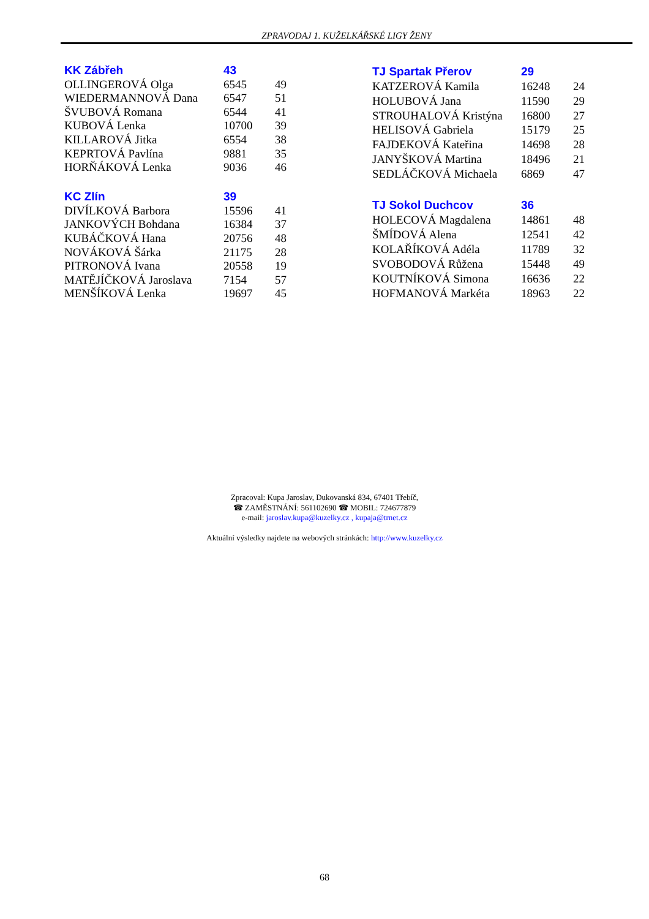ZPRAVODAJ 1. KUŽELKÁŘSKÉ LIGY ŽENY
| KK Zábřeh | 43 | |
| --- | --- | --- |
| OLLINGEROVÁ Olga | 6545 | 49 |
| WIEDERMANNOVÁ Dana | 6547 | 51 |
| ŠVUBOVÁ Romana | 6544 | 41 |
| KUBOVÁ Lenka | 10700 | 39 |
| KILLAROVÁ Jitka | 6554 | 38 |
| KEPRTOVÁ Pavlína | 9881 | 35 |
| HORŇÁKOVÁ Lenka | 9036 | 46 |
| KC Zlín | 39 | |
| DIVÍLKOVÁ Barbora | 15596 | 41 |
| JANKOVÝCH Bohdana | 16384 | 37 |
| KUBÁČKOVÁ Hana | 20756 | 48 |
| NOVÁKOVÁ Šárka | 21175 | 28 |
| PITRONOVÁ Ivana | 20558 | 19 |
| MATĚJÍČKOVÁ Jaroslava | 7154 | 57 |
| MENŠÍKOVÁ Lenka | 19697 | 45 |
| TJ Spartak Přerov | 29 | |
| --- | --- | --- |
| KATZEROVÁ Kamila | 16248 | 24 |
| HOLUBOVÁ Jana | 11590 | 29 |
| STROUHALOVÁ Kristýna | 16800 | 27 |
| HELISOVÁ Gabriela | 15179 | 25 |
| FAJDEKOVÁ Kateřina | 14698 | 28 |
| JANYŠKOVÁ Martina | 18496 | 21 |
| SEDLÁČKOVÁ Michaela | 6869 | 47 |
| TJ Sokol Duchcov | 36 | |
| HOLECOVÁ Magdalena | 14861 | 48 |
| ŠMÍDOVÁ Alena | 12541 | 42 |
| KOLAŘÍKOVÁ Adéla | 11789 | 32 |
| SVOBODOVÁ Růžena | 15448 | 49 |
| KOUTNÍKOVÁ Simona | 16636 | 22 |
| HOFMANOVÁ Markéta | 18963 | 22 |
Zpracoval: Kupa Jaroslav, Dukovanská 834, 67401 Třebíč,
☎ ZAMĚSTNÁNÍ: 561102690 ☎ MOBIL: 724677879
e-mail: jaroslav.kupa@kuzelky.cz , kupaja@trnet.cz
Aktuální výsledky najdete na webových stránkách: http://www.kuzelky.cz
68